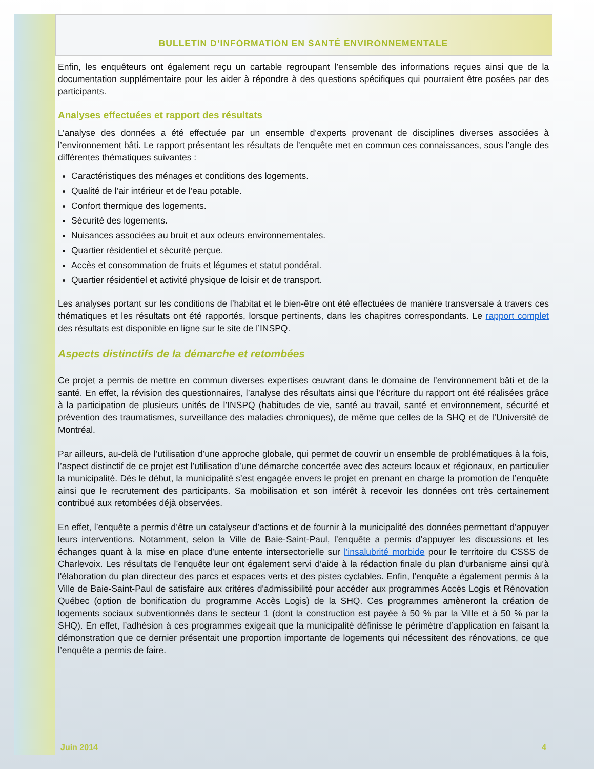BULLETIN D’INFORMATION EN SANTÉ ENVIRONNEMENTALE
Enfin, les enquêteurs ont également reçu un cartable regroupant l’ensemble des informations reçues ainsi que de la documentation supplémentaire pour les aider à répondre à des questions spécifiques qui pourraient être posées par des participants.
Analyses effectuées et rapport des résultats
L’analyse des données a été effectuée par un ensemble d’experts provenant de disciplines diverses associées à l’environnement bâti. Le rapport présentant les résultats de l’enquête met en commun ces connaissances, sous l’angle des différentes thématiques suivantes :
Caractéristiques des ménages et conditions des logements.
Qualité de l’air intérieur et de l’eau potable.
Confort thermique des logements.
Sécurité des logements.
Nuisances associées au bruit et aux odeurs environnementales.
Quartier résidentiel et sécurité perçue.
Accès et consommation de fruits et légumes et statut pondéral.
Quartier résidentiel et activité physique de loisir et de transport.
Les analyses portant sur les conditions de l’habitat et le bien-être ont été effectuées de manière transversale à travers ces thématiques et les résultats ont été rapportés, lorsque pertinents, dans les chapitres correspondants. Le rapport complet des résultats est disponible en ligne sur le site de l’INSPQ.
Aspects distinctifs de la démarche et retombées
Ce projet a permis de mettre en commun diverses expertises œuvrant dans le domaine de l’environnement bâti et de la santé. En effet, la révision des questionnaires, l’analyse des résultats ainsi que l’écriture du rapport ont été réalisées grâce à la participation de plusieurs unités de l’INSPQ (habitudes de vie, santé au travail, santé et environnement, sécurité et prévention des traumatismes, surveillance des maladies chroniques), de même que celles de la SHQ et de l’Université de Montréal.
Par ailleurs, au-delà de l’utilisation d’une approche globale, qui permet de couvrir un ensemble de problématiques à la fois, l’aspect distinctif de ce projet est l’utilisation d’une démarche concertée avec des acteurs locaux et régionaux, en particulier la municipalité. Dès le début, la municipalité s’est engagée envers le projet en prenant en charge la promotion de l’enquête ainsi que le recrutement des participants. Sa mobilisation et son intérêt à recevoir les données ont très certainement contribué aux retombées déjà observées.
En effet, l’enquête a permis d’être un catalyseur d’actions et de fournir à la municipalité des données permettant d’appuyer leurs interventions. Notamment, selon la Ville de Baie-Saint-Paul, l’enquête a permis d’appuyer les discussions et les échanges quant à la mise en place d'une entente intersectorielle sur l'insalubrité morbide pour le territoire du CSSS de Charlevoix. Les résultats de l’enquête leur ont également servi d’aide à la rédaction finale du plan d'urbanisme ainsi qu’à l'élaboration du plan directeur des parcs et espaces verts et des pistes cyclables. Enfin, l’enquête a également permis à la Ville de Baie-Saint-Paul de satisfaire aux critères d'admissibilité pour accéder aux programmes Accès Logis et Rénovation Québec (option de bonification du programme Accès Logis) de la SHQ. Ces programmes amèneront la création de logements sociaux subventionnés dans le secteur 1 (dont la construction est payée à 50 % par la Ville et à 50 % par la SHQ). En effet, l’adhésion à ces programmes exigeait que la municipalité définisse le périmètre d’application en faisant la démonstration que ce dernier présentait une proportion importante de logements qui nécessitent des rénovations, ce que l’enquête a permis de faire.
Juin 2014 4